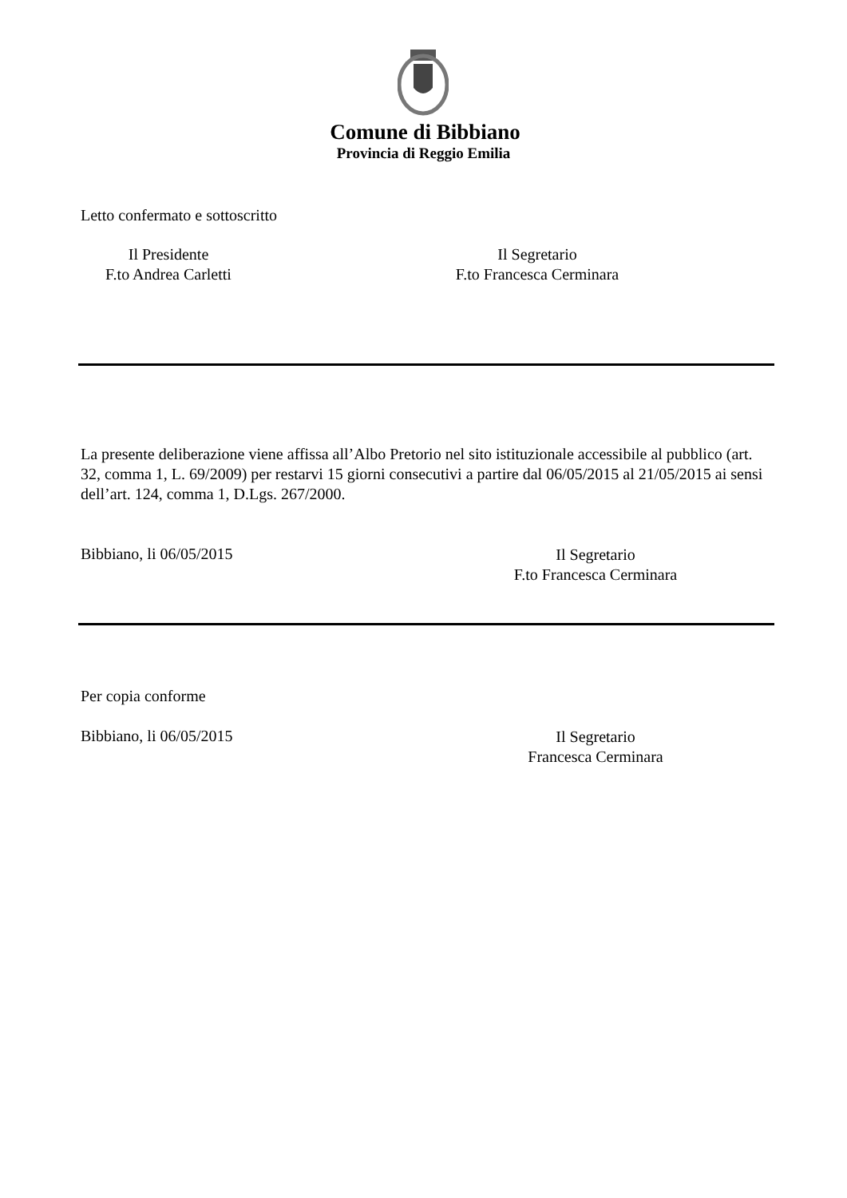Comune di Bibbiano
Provincia di Reggio Emilia
Letto confermato e sottoscritto
Il Presidente
F.to Andrea Carletti
Il Segretario
F.to Francesca Cerminara
La presente deliberazione viene affissa all’Albo Pretorio nel sito istituzionale accessibile al pubblico (art. 32, comma 1, L. 69/2009) per restarvi 15 giorni consecutivi a partire dal 06/05/2015 al 21/05/2015 ai sensi dell’art. 124, comma 1, D.Lgs. 267/2000.
Bibbiano, li 06/05/2015
Il Segretario
F.to Francesca Cerminara
Per copia conforme
Bibbiano, li 06/05/2015
Il Segretario
Francesca Cerminara